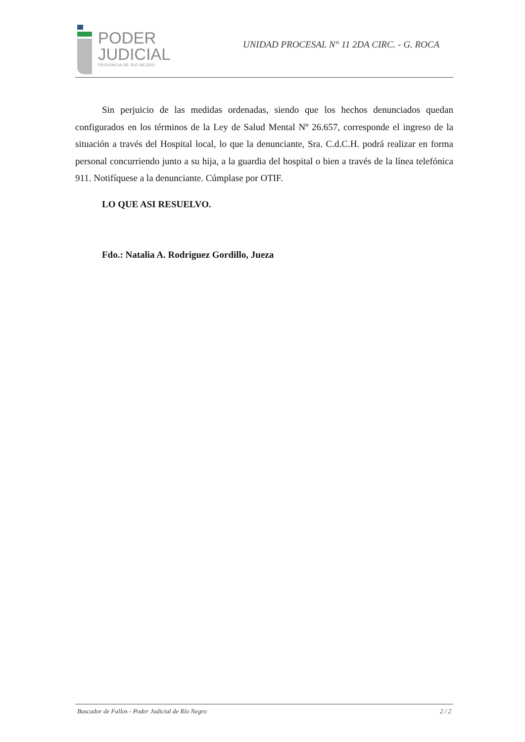PODER
JUDICIAL
PROVINCIA DE RIO NEGRO
UNIDAD PROCESAL N° 11 2DA CIRC. - G. ROCA
Sin perjuicio de las medidas ordenadas, siendo que los hechos denunciados quedan configurados en los términos de la Ley de Salud Mental Nº 26.657, corresponde el ingreso de la situación a través del Hospital local, lo que la denunciante, Sra. C.d.C.H. podrá realizar en forma personal concurriendo junto a su hija, a la guardia del hospital o bien a través de la línea telefónica 911. Notifíquese a la denunciante. Cúmplase por OTIF.
LO QUE ASI RESUELVO.
Fdo.: Natalia A. Rodriguez Gordillo, Jueza
Buscador de Fallos - Poder Judicial de Río Negro 2 / 2